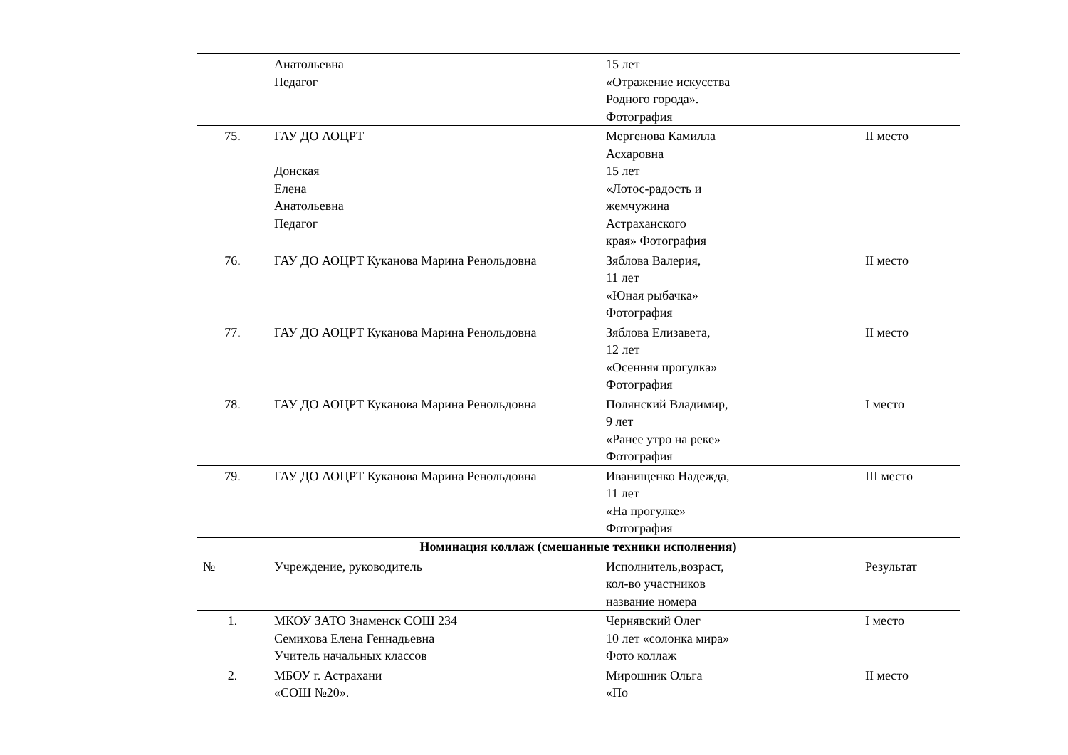| | Анатольевна Педагог | 15 лет «Отражение искусства Родного города». Фотография | |
| 75. | ГАУ ДО АОЦРТ Донская Елена Анатольевна Педагог | Мергенова Камилла Асхаровна 15 лет «Лотос-радость и жемчужина Астраханского края» Фотография | II место |
| 76. | ГАУ ДО АОЦРТ Куканова Марина Ренольдовна | Зяблова Валерия, 11 лет «Юная рыбачка» Фотография | II место |
| 77. | ГАУ ДО АОЦРТ Куканова Марина Ренольдовна | Зяблова Елизавета, 12 лет «Осенняя прогулка» Фотография | II место |
| 78. | ГАУ ДО АОЦРТ Куканова Марина Ренольдовна | Полянский Владимир, 9 лет «Ранее утро на реке» Фотография | I место |
| 79. | ГАУ ДО АОЦРТ Куканова Марина Ренольдовна | Иванищенко Надежда, 11 лет «На прогулке» Фотография | III место |
Номинация коллаж (смешанные техники исполнения)
| № | Учреждение, руководитель | Исполнитель,возраст, кол-во участников название номера | Результат |
| 1. | МКОУ ЗАТО Знаменск СОШ 234 Семихова Елена Геннадьевна Учитель начальных классов | Чернявский Олег 10 лет «солонка мира» Фото коллаж | I место |
| 2. | МБОУ г. Астрахани «СОШ №20». | Мирошник Ольга «По | II место |